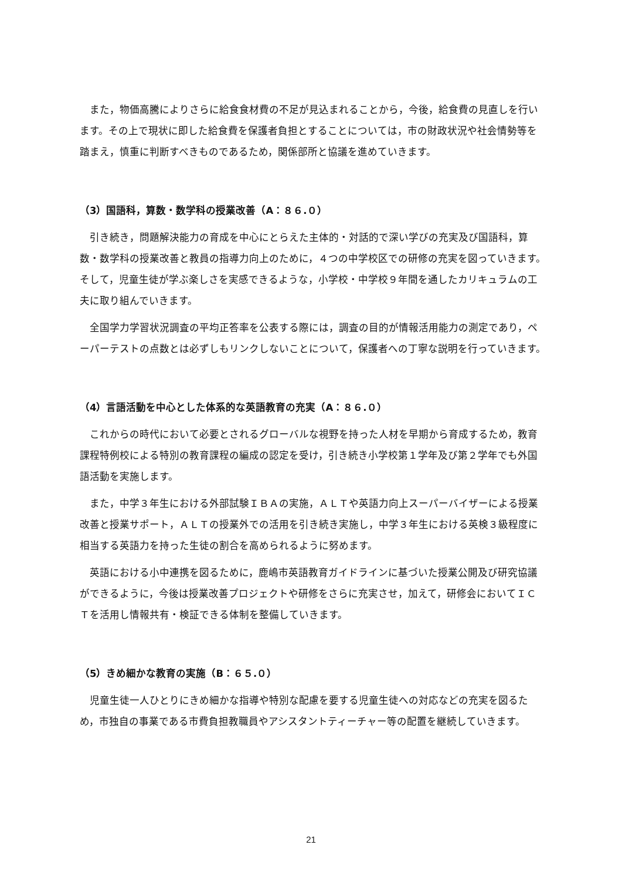また，物価高騰によりさらに給食食材費の不足が見込まれることから，今後，給食費の見直しを行います。その上で現状に即した給食費を保護者負担とすることについては，市の財政状況や社会情勢等を踏まえ，慎重に判断すべきものであるため，関係部所と協議を進めていきます。
（3）国語科，算数・数学科の授業改善（A：８６.０）
引き続き，問題解決能力の育成を中心にとらえた主体的・対話的で深い学びの充実及び国語科，算数・数学科の授業改善と教員の指導力向上のために，４つの中学校区での研修の充実を図っていきます。そして，児童生徒が学ぶ楽しさを実感できるような，小学校・中学校９年間を通したカリキュラムの工夫に取り組んでいきます。
全国学力学習状況調査の平均正答率を公表する際には，調査の目的が情報活用能力の測定であり，ペーパーテストの点数とは必ずしもリンクしないことについて，保護者への丁寧な説明を行っていきます。
（4）言語活動を中心とした体系的な英語教育の充実（A：８６.０）
これからの時代において必要とされるグローバルな視野を持った人材を早期から育成するため，教育課程特例校による特別の教育課程の編成の認定を受け，引き続き小学校第１学年及び第２学年でも外国語活動を実施します。
また，中学３年生における外部試験ＩＢＡの実施，ＡＬＴや英語力向上スーパーバイザーによる授業改善と授業サポート，ＡＬＴの授業外での活用を引き続き実施し，中学３年生における英検３級程度に相当する英語力を持った生徒の割合を高められるように努めます。
英語における小中連携を図るために，鹿嶋市英語教育ガイドラインに基づいた授業公開及び研究協議ができるように，今後は授業改善プロジェクトや研修をさらに充実させ，加えて，研修会においてＩＣＴを活用し情報共有・検証できる体制を整備していきます。
（5）きめ細かな教育の実施（B：６５.０）
児童生徒一人ひとりにきめ細かな指導や特別な配慮を要する児童生徒への対応などの充実を図るため，市独自の事業である市費負担教職員やアシスタントティーチャー等の配置を継続していきます。
21